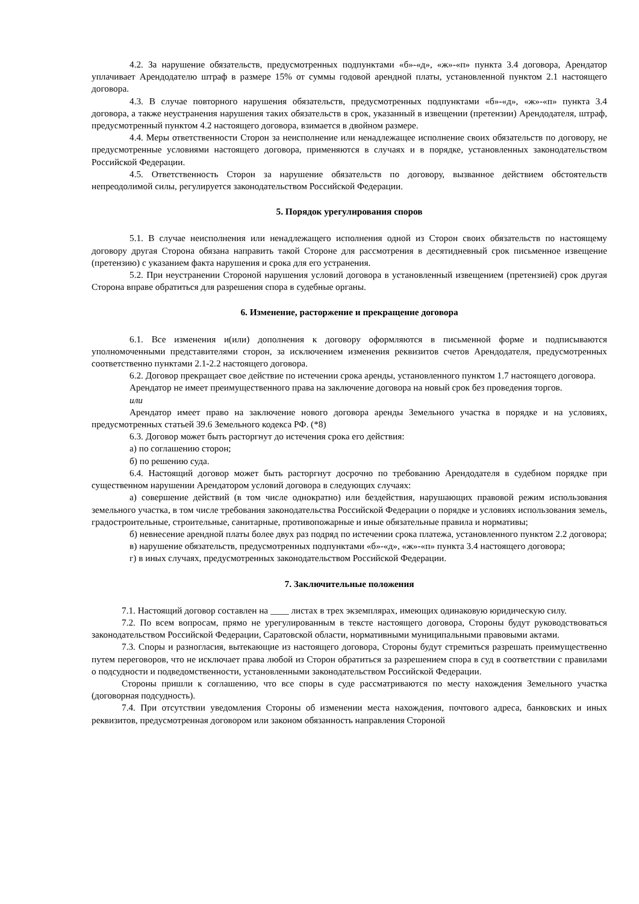4.2. За нарушение обязательств, предусмотренных подпунктами «б»-«д», «ж»-«п» пункта 3.4 договора, Арендатор уплачивает Арендодателю штраф в размере 15% от суммы годовой арендной платы, установленной пунктом 2.1 настоящего договора.
4.3. В случае повторного нарушения обязательств, предусмотренных подпунктами «б»-«д», «ж»-«п» пункта 3.4 договора, а также неустранения нарушения таких обязательств в срок, указанный в извещении (претензии) Арендодателя, штраф, предусмотренный пунктом 4.2 настоящего договора, взимается в двойном размере.
4.4. Меры ответственности Сторон за неисполнение или ненадлежащее исполнение своих обязательств по договору, не предусмотренные условиями настоящего договора, применяются в случаях и в порядке, установленных законодательством Российской Федерации.
4.5. Ответственность Сторон за нарушение обязательств по договору, вызванное действием обстоятельств непреодолимой силы, регулируется законодательством Российской Федерации.
5. Порядок урегулирования споров
5.1. В случае неисполнения или ненадлежащего исполнения одной из Сторон своих обязательств по настоящему договору другая Сторона обязана направить такой Стороне для рассмотрения в десятидневный срок письменное извещение (претензию) с указанием факта нарушения и срока для его устранения.
5.2. При неустранении Стороной нарушения условий договора в установленный извещением (претензией) срок другая Сторона вправе обратиться для разрешения спора в судебные органы.
6. Изменение, расторжение и прекращение договора
6.1. Все изменения и(или) дополнения к договору оформляются в письменной форме и подписываются уполномоченными представителями сторон, за исключением изменения реквизитов счетов Арендодателя, предусмотренных соответственно пунктами 2.1-2.2 настоящего договора.
6.2. Договор прекращает свое действие по истечении срока аренды, установленного пунктом 1.7 настоящего договора.
Арендатор не имеет преимущественного права на заключение договора на новый срок без проведения торгов.
или
Арендатор имеет право на заключение нового договора аренды Земельного участка в порядке и на условиях, предусмотренных статьей 39.6 Земельного кодекса РФ. (*8)
6.3. Договор может быть расторгнут до истечения срока его действия:
а) по соглашению сторон;
б) по решению суда.
6.4. Настоящий договор может быть расторгнут досрочно по требованию Арендодателя в судебном порядке при существенном нарушении Арендатором условий договора в следующих случаях:
а) совершение действий (в том числе однократно) или бездействия, нарушающих правовой режим использования земельного участка, в том числе требования законодательства Российской Федерации о порядке и условиях использования земель, градостроительные, строительные, санитарные, противопожарные и иные обязательные правила и нормативы;
б) невнесение арендной платы более двух раз подряд по истечении срока платежа, установленного пунктом 2.2 договора;
в) нарушение обязательств, предусмотренных подпунктами «б»-«д», «ж»-«п» пункта 3.4 настоящего договора;
г) в иных случаях, предусмотренных законодательством Российской Федерации.
7. Заключительные положения
7.1. Настоящий договор составлен на ____ листах в трех экземплярах, имеющих одинаковую юридическую силу.
7.2. По всем вопросам, прямо не урегулированным в тексте настоящего договора, Стороны будут руководствоваться законодательством Российской Федерации, Саратовской области, нормативными муниципальными правовыми актами.
7.3. Споры и разногласия, вытекающие из настоящего договора, Стороны будут стремиться разрешать преимущественно путем переговоров, что не исключает права любой из Сторон обратиться за разрешением спора в суд в соответствии с правилами о подсудности и подведомственности, установленными законодательством Российской Федерации.
Стороны пришли к соглашению, что все споры в суде рассматриваются по месту нахождения Земельного участка (договорная подсудность).
7.4. При отсутствии уведомления Стороны об изменении места нахождения, почтового адреса, банковских и иных реквизитов, предусмотренная договором или законом обязанность направления Стороной